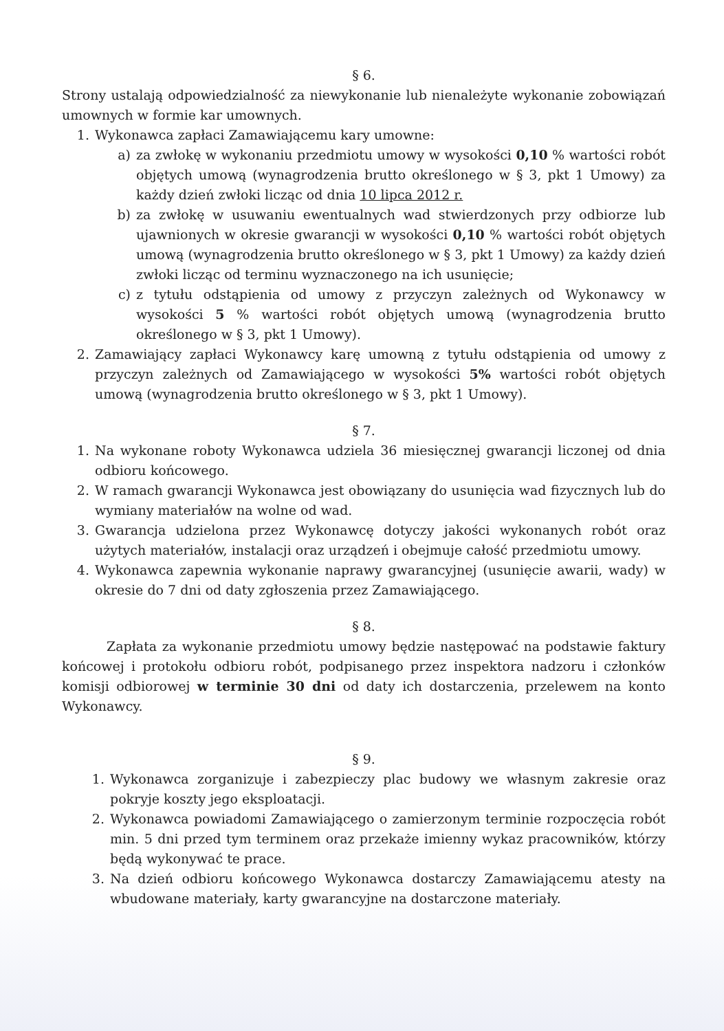§ 6.
Strony ustalają odpowiedzialność za niewykonanie lub nienależyte wykonanie zobowiązań umownych w formie kar umownych.
1. Wykonawca zapłaci Zamawiającemu kary umowne:
a) za zwłokę w wykonaniu przedmiotu umowy w wysokości 0,10 % wartości robót objętych umową (wynagrodzenia brutto określonego w § 3, pkt 1 Umowy) za każdy dzień zwłoki licząc od dnia 10 lipca 2012 r.
b) za zwłokę w usuwaniu ewentualnych wad stwierdzonych przy odbiorze lub ujawnionych w okresie gwarancji w wysokości 0,10 % wartości robót objętych umową (wynagrodzenia brutto określonego w § 3, pkt 1 Umowy) za każdy dzień zwłoki licząc od terminu wyznaczonego na ich usunięcie;
c) z tytułu odstąpienia od umowy z przyczyn zależnych od Wykonawcy w wysokości 5 % wartości robót objętych umową (wynagrodzenia brutto określonego w § 3, pkt 1 Umowy).
2. Zamawiający zapłaci Wykonawcy karę umowną z tytułu odstąpienia od umowy z przyczyn zależnych od Zamawiającego w wysokości 5% wartości robót objętych umową (wynagrodzenia brutto określonego w § 3, pkt 1 Umowy).
§ 7.
1. Na wykonane roboty Wykonawca udziela 36 miesięcznej gwarancji liczonej od dnia odbioru końcowego.
2. W ramach gwarancji Wykonawca jest obowiązany do usunięcia wad fizycznych lub do wymiany materiałów na wolne od wad.
3. Gwarancja udzielona przez Wykonawcę dotyczy jakości wykonanych robót oraz użytych materiałów, instalacji oraz urządzeń i obejmuje całość przedmiotu umowy.
4. Wykonawca zapewnia wykonanie naprawy gwarancyjnej (usunięcie awarii, wady) w okresie do 7 dni od daty zgłoszenia przez Zamawiającego.
§ 8.
Zapłata za wykonanie przedmiotu umowy będzie następować na podstawie faktury końcowej i protokołu odbioru robót, podpisanego przez inspektora nadzoru i członków komisji odbiorowej w terminie 30 dni od daty ich dostarczenia, przelewem na konto Wykonawcy.
§ 9.
1. Wykonawca zorganizuje i zabezpieczy plac budowy we własnym zakresie oraz pokryje koszty jego eksploatacji.
2. Wykonawca powiadomi Zamawiającego o zamierzonym terminie rozpoczęcia robót min. 5 dni przed tym terminem oraz przekaże imienny wykaz pracowników, którzy będą wykonywać te prace.
3. Na dzień odbioru końcowego Wykonawca dostarczy Zamawiającemu atesty na wbudowane materiały, karty gwarancyjne na dostarczone materiały.